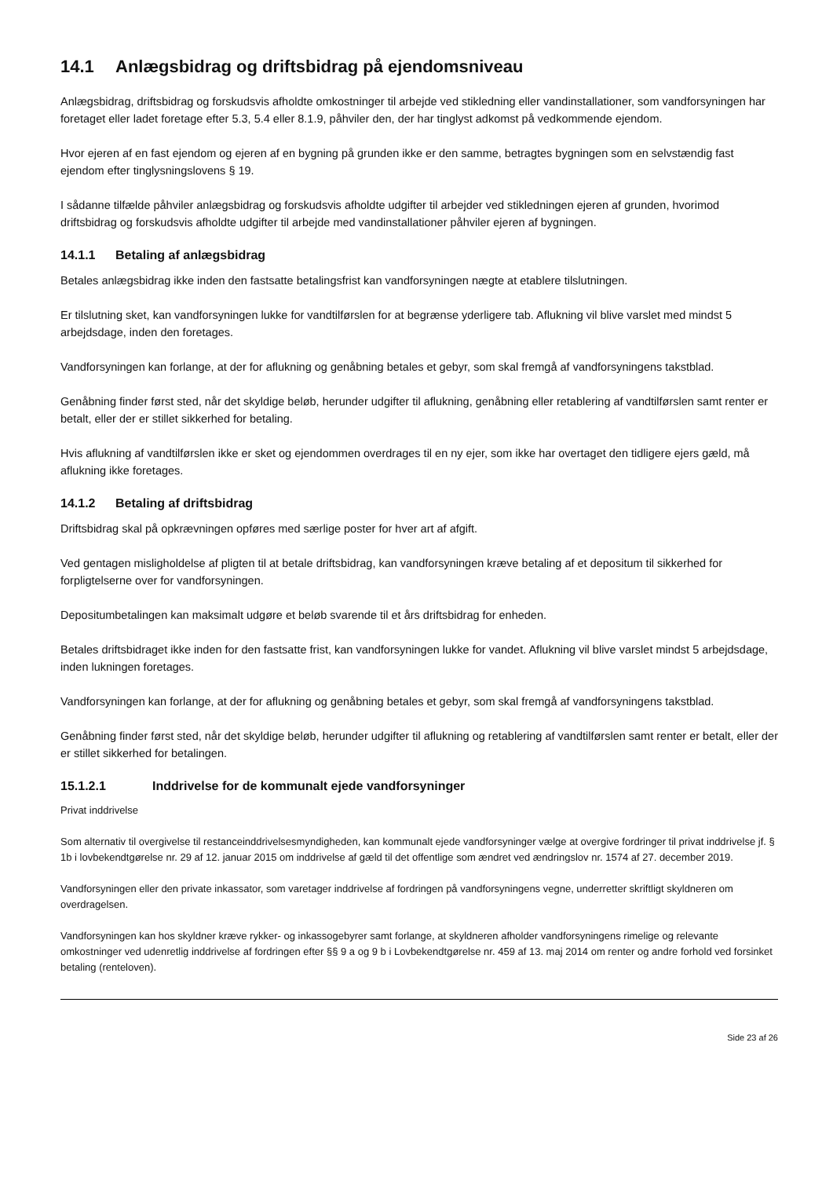14.1 Anlægsbidrag og driftsbidrag på ejendomsniveau
Anlægsbidrag, driftsbidrag og forskudsvis afholdte omkostninger til arbejde ved stikledning eller vandinstallationer, som vandforsyningen har foretaget eller ladet foretage efter 5.3, 5.4 eller 8.1.9, påhviler den, der har tinglyst adkomst på vedkommende ejendom.
Hvor ejeren af en fast ejendom og ejeren af en bygning på grunden ikke er den samme, betragtes bygningen som en selvstændig fast ejendom efter tinglysningslovens § 19.
I sådanne tilfælde påhviler anlægsbidrag og forskudsvis afholdte udgifter til arbejder ved stikledningen ejeren af grunden, hvorimod driftsbidrag og forskudsvis afholdte udgifter til arbejde med vandinstallationer påhviler ejeren af bygningen.
14.1.1 Betaling af anlægsbidrag
Betales anlægsbidrag ikke inden den fastsatte betalingsfrist kan vandforsyningen nægte at etablere tilslutningen.
Er tilslutning sket, kan vandforsyningen lukke for vandtilførslen for at begrænse yderligere tab. Aflukning vil blive varslet med mindst 5 arbejdsdage, inden den foretages.
Vandforsyningen kan forlange, at der for aflukning og genåbning betales et gebyr, som skal fremgå af vandforsyningens takstblad.
Genåbning finder først sted, når det skyldige beløb, herunder udgifter til aflukning, genåbning eller retablering af vandtilførslen samt renter er betalt, eller der er stillet sikkerhed for betaling.
Hvis aflukning af vandtilførslen ikke er sket og ejendommen overdrages til en ny ejer, som ikke har overtaget den tidligere ejers gæld, må aflukning ikke foretages.
14.1.2 Betaling af driftsbidrag
Driftsbidrag skal på opkrævningen opføres med særlige poster for hver art af afgift.
Ved gentagen misligholdelse af pligten til at betale driftsbidrag, kan vandforsyningen kræve betaling af et depositum til sikkerhed for forpligtelserne over for vandforsyningen.
Depositumbetalingen kan maksimalt udgøre et beløb svarende til et års driftsbidrag for enheden.
Betales driftsbidraget ikke inden for den fastsatte frist, kan vandforsyningen lukke for vandet. Aflukning vil blive varslet mindst 5 arbejdsdage, inden lukningen foretages.
Vandforsyningen kan forlange, at der for aflukning og genåbning betales et gebyr, som skal fremgå af vandforsyningens takstblad.
Genåbning finder først sted, når det skyldige beløb, herunder udgifter til aflukning og retablering af vandtilførslen samt renter er betalt, eller der er stillet sikkerhed for betalingen.
15.1.2.1 Inddrivelse for de kommunalt ejede vandforsyninger
Privat inddrivelse
Som alternativ til overgivelse til restanceinddrivelsesmyndigheden, kan kommunalt ejede vandforsyninger vælge at overgive fordringer til privat inddrivelse jf. § 1b i lovbekendtgørelse nr. 29 af 12. januar 2015 om inddrivelse af gæld til det offentlige som ændret ved ændringslov nr. 1574 af 27. december 2019.
Vandforsyningen eller den private inkassator, som varetager inddrivelse af fordringen på vandforsyningens vegne, underretter skriftligt skyldneren om overdragelsen.
Vandforsyningen kan hos skyldner kræve rykker- og inkassogebyrer samt forlange, at skyldneren afholder vandforsyningens rimelige og relevante omkostninger ved udenretlig inddrivelse af fordringen efter §§ 9 a og 9 b i Lovbekendtgørelse nr. 459 af 13. maj 2014 om renter og andre forhold ved forsinket betaling (renteloven).
Side 23 af 26